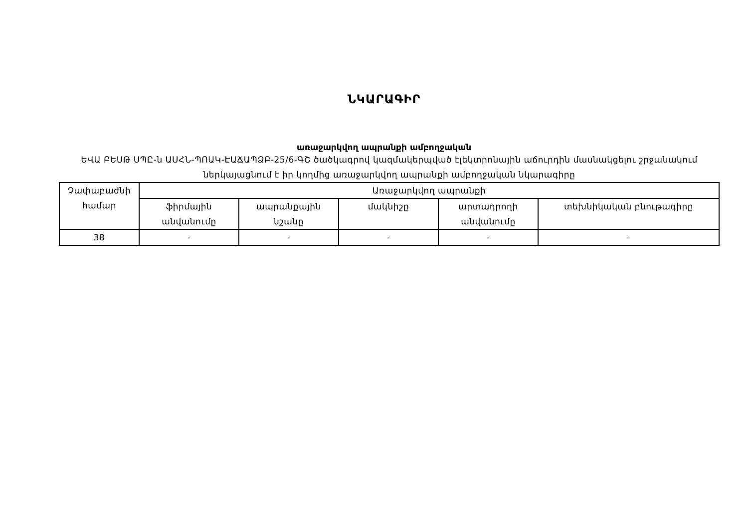ՆԿԱՐԱԳԻՐ
առաջարկվող ապրանքի ամբողջական
ԵՎԱ ԲԵՍԹ ՍՊԸ-ն ԱՍՀՆ-ՊՈԱԿ-ԷԱՃԱՊՁԲ-25/6-ԳՇ ծածկագրով կազմակերպված էլեկտրոնային աճուրդին մասնակցելու շրջանակում ներկայացնում է իր կողմից առաջարկվող ապրանքի ամբողջական նկարագիրը
| Չափաբաժնի համար | Առաջարկվող ապրանքի | | | | |
| | ֆիրմային անվանումը | ապրանքային նշանը | մակնիշը | արտադրողի անվանումը | տեխնիկական բնութագիրը |
| 38 | - | - | - | - | - |